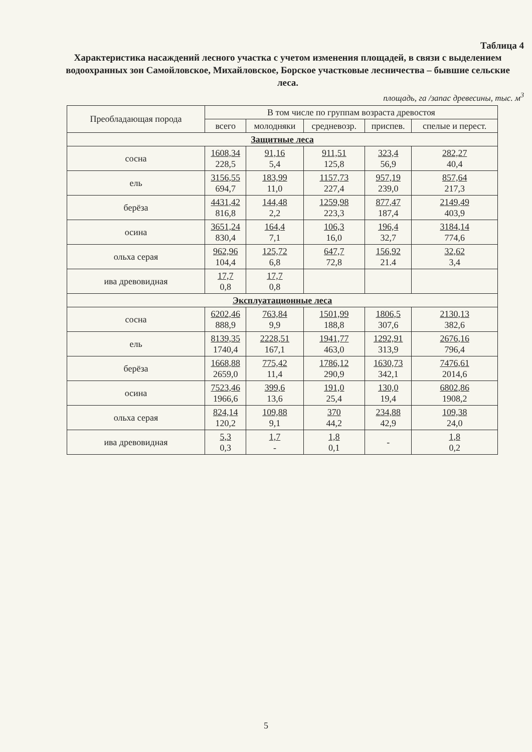Таблица 4
Характеристика насаждений лесного участка с учетом изменения площадей, в связи с выделением водоохранных зон Самойловское, Михайловское, Борское участковые лесничества – бывшие сельские леса.
площадь, га /запас древесины, тыс. м<sup>3</sup>
| Преобладающая порода | В том числе по группам возраста древостоя | | | | |
| --- | --- | --- | --- | --- | --- |
| | всего | молодняки | средневозр. | приспев. | спелые и перест. |
| Защитные леса | | | | | |
| сосна | 1608,34 228,5 | 91,16 5,4 | 911,51 125,8 | 323,4 56,9 | 282,27 40,4 |
| ель | 3156,55 694,7 | 183,99 11,0 | 1157,73 227,4 | 957,19 239,0 | 857,64 217,3 |
| берёза | 4431,42 816,8 | 144,48 2,2 | 1259,98 223,3 | 877,47 187,4 | 2149,49 403,9 |
| осина | 3651,24 830,4 | 164,4 7,1 | 106,3 16,0 | 196,4 32,7 | 3184,14 774,6 |
| ольха серая | 962,96 104,4 | 125,72 6,8 | 647,7 72,8 | 156,92 21.4 | 32,62 3,4 |
| ива древовидная | 17,7 0,8 | 17,7 0,8 | | | |
| Эксплуатационные леса | | | | | |
| сосна | 6202,46 888,9 | 763,84 9,9 | 1501,99 188,8 | 1806,5 307,6 | 2130,13 382,6 |
| ель | 8139,35 1740,4 | 2228,51 167,1 | 1941,77 463,0 | 1292,91 313,9 | 2676,16 796,4 |
| берёза | 1668,88 2659,0 | 775,42 11,4 | 1786,12 290,9 | 1630,73 342,1 | 7476,61 2014,6 |
| осина | 7523,46 1966,6 | 399,6 13,6 | 191,0 25,4 | 130,0 19,4 | 6802,86 1908,2 |
| ольха серая | 824,14 120,2 | 109,88 9,1 | 370 44,2 | 234,88 42,9 | 109,38 24,0 |
| ива древовидная | 5,3 0,3 | 1,7 - | 1,8 0,1 | - | 1,8 0,2 |
5